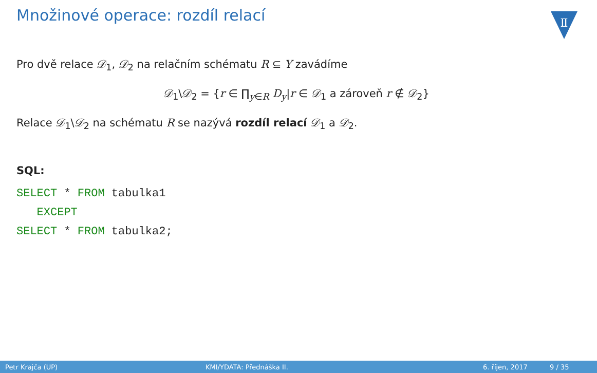Množinové operace: rozdíl relací
Ⅱ
Pro dvě relace 𝒟<sub>1</sub>, 𝒟<sub>2</sub> na relačním schématu R ⊆ Y zavádíme
𝒟<sub>1</sub>\𝒟<sub>2</sub> = {r ∈ ∏<sub>y∈R</sub> D<sub>y</sub>|r ∈ 𝒟<sub>1</sub> a zároveň r ∉ 𝒟<sub>2</sub>}
Relace 𝒟<sub>1</sub>\𝒟<sub>2</sub> na schématu R se nazývá rozdíl relací 𝒟<sub>1</sub> a 𝒟<sub>2</sub>.
SQL:
SELECT * FROM tabulka1
   EXCEPT
SELECT * FROM tabulka2;
Petr Krajča (UP) KMI/YDATA: Přednáška II. 6. říjen, 2017 9 / 35